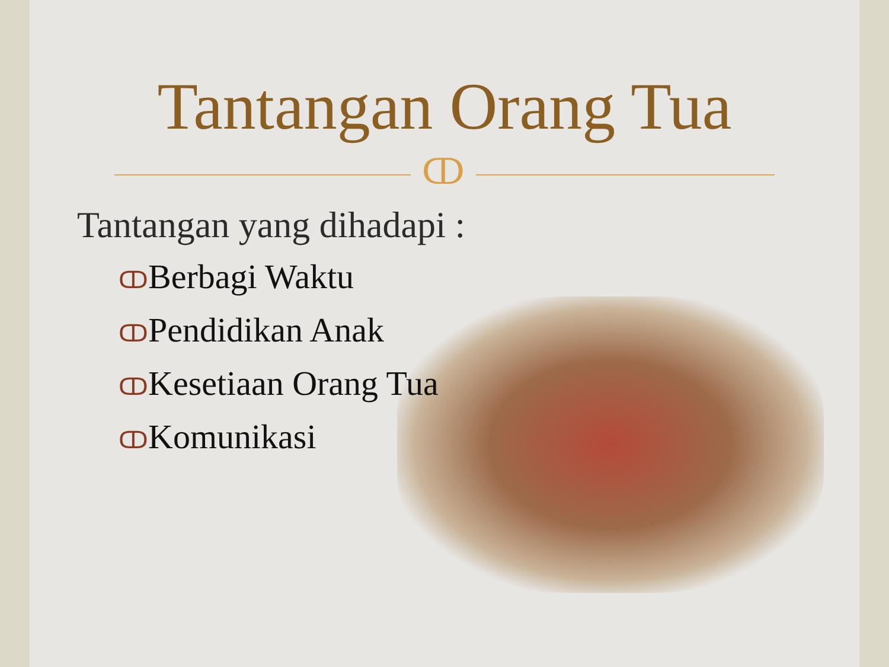Tantangan Orang Tua
ↀ
Tantangan yang dihadapi :
ↀBerbagi Waktu
ↀPendidikan Anak
ↀKesetiaan Orang Tua
ↀKomunikasi